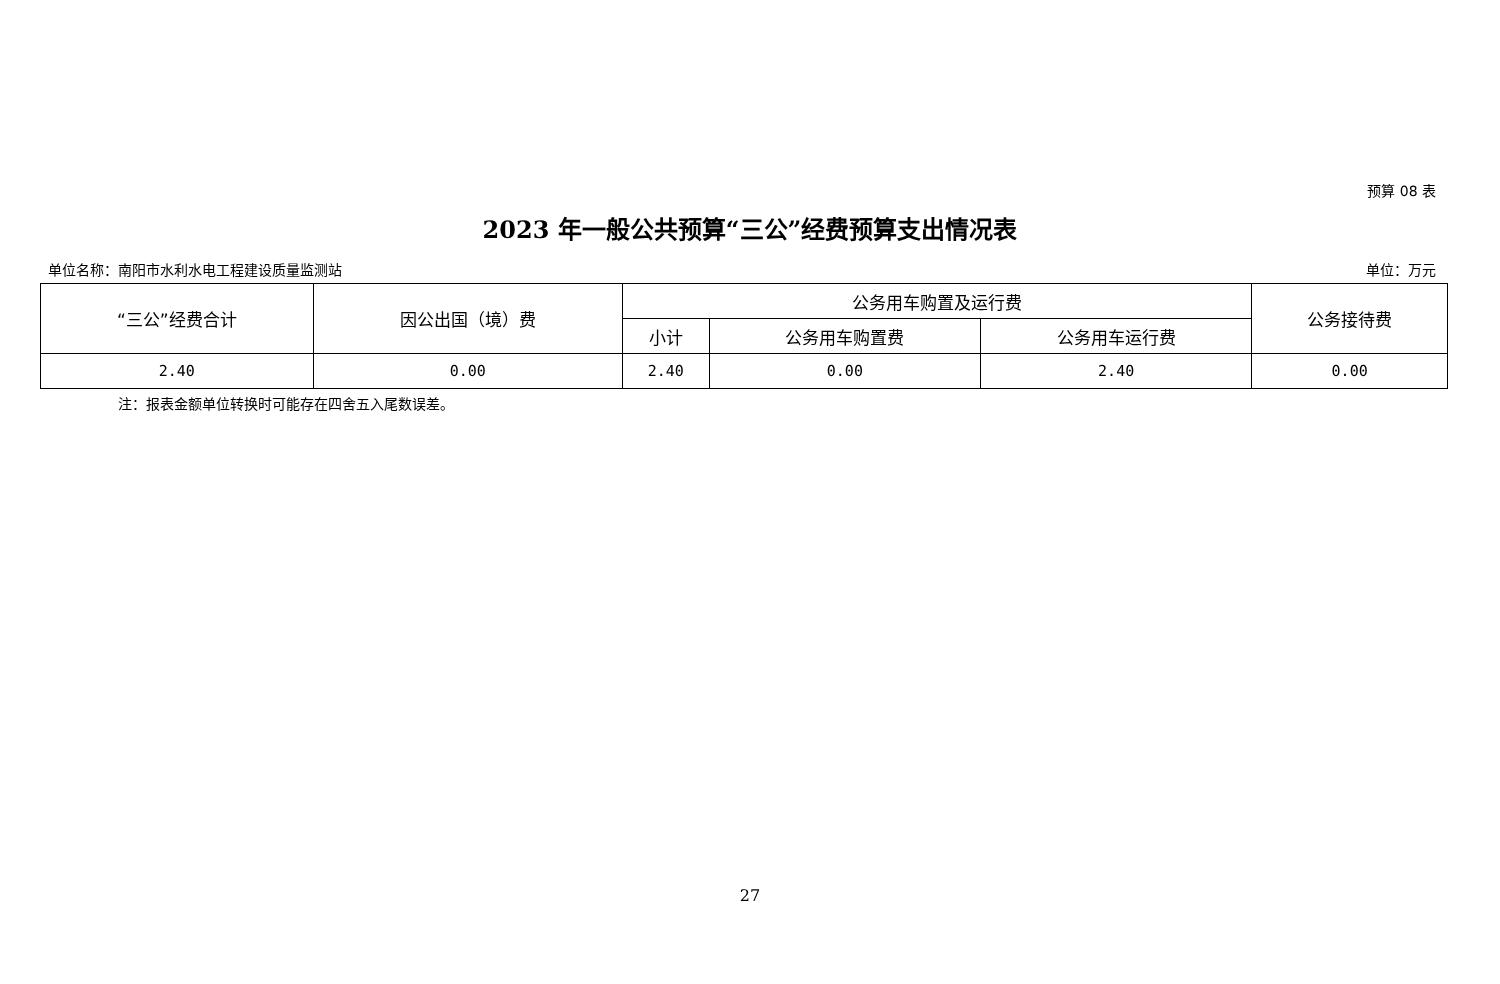预算 08 表
2023 年一般公共预算“三公”经费预算支出情况表
单位名称：南阳市水利水电工程建设质量监测站 单位：万元
| “三公”经费合计 | 因公出国（境）费 | 公务用车购置及运行费 | | | 公务接待费 |
| --- | --- | --- | --- | --- | --- |
| | | 小计 | 公务用车购置费 | 公务用车运行费 | |
| 2.40 | 0.00 | 2.40 | 0.00 | 2.40 | 0.00 |
注：报表金额单位转换时可能存在四舍五入尾数误差。
27